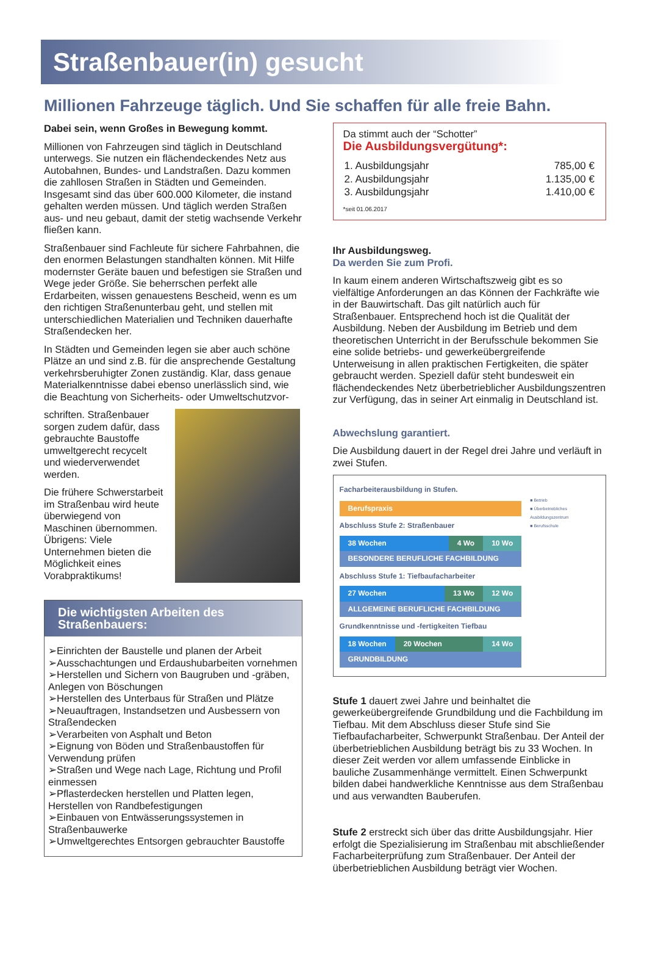Straßenbauer(in) gesucht
Millionen Fahrzeuge täglich. Und Sie schaffen für alle freie Bahn.
Dabei sein, wenn Großes in Bewegung kommt.
Millionen von Fahrzeugen sind täglich in Deutschland unterwegs. Sie nutzen ein flächendeckendes Netz aus Autobahnen, Bundes- und Landstraßen. Dazu kommen die zahllosen Straßen in Städten und Gemeinden. Insgesamt sind das über 600.000 Kilometer, die instand gehalten werden müssen. Und täglich werden Straßen aus- und neu gebaut, damit der stetig wachsende Verkehr fließen kann.
Straßenbauer sind Fachleute für sichere Fahrbahnen, die den enormen Belastungen standhalten können. Mit Hilfe modernster Geräte bauen und befestigen sie Straßen und Wege jeder Größe. Sie beherrschen perfekt alle Erdarbeiten, wissen genauestens Bescheid, wenn es um den richtigen Straßenunterbau geht, und stellen mit unterschiedlichen Materialien und Techniken dauerhafte Straßendecken her.
In Städten und Gemeinden legen sie aber auch schöne Plätze an und sind z.B. für die ansprechende Gestaltung verkehrsberuhigter Zonen zuständig. Klar, dass genaue Materialkenntnisse dabei ebenso unerlässlich sind, wie die Beachtung von Sicherheits- oder Umweltschutzvor-
schriften. Straßenbauer sorgen zudem dafür, dass gebrauchte Baustoffe umweltgerecht recycelt und wiederverwendet werden.
Die frühere Schwerstarbeit im Straßenbau wird heute überwiegend von Maschinen übernommen. Übrigens: Viele Unternehmen bieten die Möglichkeit eines Vorabpraktikums!
Die wichtigsten Arbeiten des Straßenbauers:
➢Einrichten der Baustelle und planen der Arbeit
➢Ausschachtungen und Erdaushubarbeiten vornehmen
➢Herstellen und Sichern von Baugruben und -gräben, Anlegen von Böschungen
➢Herstellen des Unterbaus für Straßen und Plätze
➢Neuauftragen, Instandsetzen und Ausbessern von Straßendecken
➢Verarbeiten von Asphalt und Beton
➢Eignung von Böden und Straßenbaustoffen für Verwendung prüfen
➢Straßen und Wege nach Lage, Richtung und Profil einmessen
➢Pflasterdecken herstellen und Platten legen, Herstellen von Randbefestigungen
➢Einbauen von Entwässerungssystemen in Straßenbauwerke
➢Umweltgerechtes Entsorgen gebrauchter Baustoffe
Da stimmt auch der “Schotter”
Die Ausbildungsvergütung*:
| 1. Ausbildungsjahr | 785,00 € |
| 2. Ausbildungsjahr | 1.135,00 € |
| 3. Ausbildungsjahr | 1.410,00 € |
*seit 01.06.2017
Ihr Ausbildungsweg.
Da werden Sie zum Profi.
In kaum einem anderen Wirtschaftszweig gibt es so vielfältige Anforderungen an das Können der Fachkräfte wie in der Bauwirtschaft. Das gilt natürlich auch für Straßenbauer. Entsprechend hoch ist die Qualität der Ausbildung. Neben der Ausbildung im Betrieb und dem theoretischen Unterricht in der Berufsschule bekommen Sie eine solide betriebs- und gewerkeübergreifende Unterweisung in allen praktischen Fertigkeiten, die später gebraucht werden. Speziell dafür steht bundesweit ein flächendeckendes Netz überbetrieblicher Ausbildungszentren zur Verfügung, das in seiner Art einmalig in Deutschland ist.
Abwechslung garantiert.
Die Ausbildung dauert in der Regel drei Jahre und verläuft in zwei Stufen.
Facharbeiterausbildung in Stufen.
Berufspraxis
Abschluss Stufe 2: Straßenbauer
38 Wochen 4 Wo 10 Wo
BESONDERE BERUFLICHE FACHBILDUNG
Abschluss Stufe 1: Tiefbaufacharbeiter
27 Wochen 13 Wo 12 Wo
ALLGEMEINE BERUFLICHE FACHBILDUNG
Grundkenntnisse und -fertigkeiten Tiefbau
18 Wochen 20 Wochen 14 Wo
GRUNDBILDUNG
■ Betrieb
■ Überbetriebliches Ausbildungszentrum
■ Berufsschule
Stufe 1 dauert zwei Jahre und beinhaltet die gewerkeübergreifende Grundbildung und die Fachbildung im Tiefbau. Mit dem Abschluss dieser Stufe sind Sie Tiefbaufacharbeiter, Schwerpunkt Straßenbau. Der Anteil der überbetrieblichen Ausbildung beträgt bis zu 33 Wochen. In dieser Zeit werden vor allem umfassende Einblicke in bauliche Zusammenhänge vermittelt. Einen Schwerpunkt bilden dabei handwerkliche Kenntnisse aus dem Straßenbau und aus verwandten Bauberufen.
Stufe 2 erstreckt sich über das dritte Ausbildungsjahr. Hier erfolgt die Spezialisierung im Straßenbau mit abschließender Facharbeiterprüfung zum Straßenbauer. Der Anteil der überbetrieblichen Ausbildung beträgt vier Wochen.